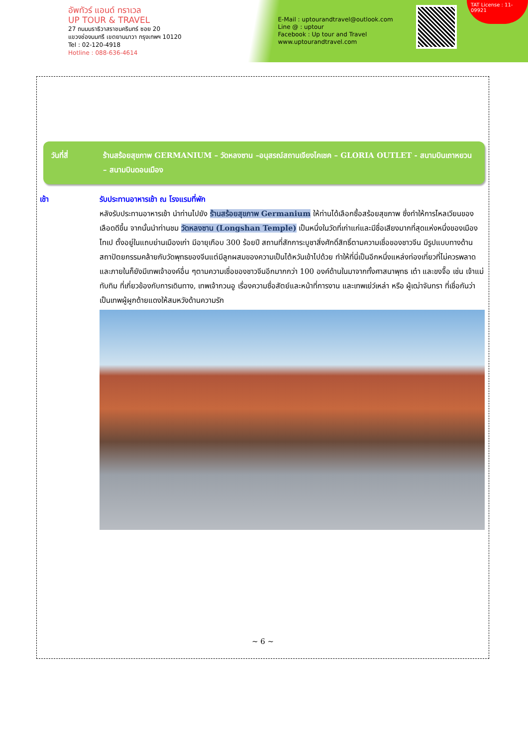อัพทัวร์ แอนด์ ทราเวล
UP TOUR & TRAVEL
27 ถนนนราธิวาสราชนครินทร์ ซอย 20
แขวงช่องนนทรี เขตยานนาวา กรุงเทพฯ 10120
Tel : 02-120-4918
Hotline : 088-636-4614
E-Mail : uptourandtravel@outlook.com
Line @ : uptour
Facebook : Up tour and Travel
www.uptourandtravel.com
TAT License : 11-09921
วันที่สี่ ร้านสร้อยสุขภาพ GERMANIUM – วัดหลงซาน –อนุสรณ์สถานเจียงไคเชค – GLORIA OUTLET - สนามบินเถาหยวน – สนามบินดอนเมือง
เช้า รับประทานอาหารเช้า ณ โรงแรมที่พัก
หลังรับประทานอาหารเช้า นำท่านไปยัง ร้านสร้อยสุขภาพ Germanium ให้ท่านได้เลือกซื้อสร้อยสุขภาพ ซึ่งทำให้การไหลเวียนของเลือดดีขึ้น จากนั้นนำท่านชม วัดหลงซาน (Longshan Temple) เป็นหนึ่งในวัดที่เก่าแก่และมีชื่อเสียงมากที่สุดแห่งหนึ่งของเมืองไทเป ตั้งอยู่ในแถบย่านเมืองเก่า มีอายุเกือบ 300 ร้อยปี สถานที่สักการะบูชาสิ่งศักดิ์สิทธิ์ตามความเชื่อของชาวจีน มีรูปแบบทางด้านสถาปัตยกรรมคล้ายกับวัดพุทธของจีนแต่มีลูกผสมของความเป็นไต้หวันเข้าไปด้วย ทำให้ที่นี่เป็นอีกหนึ่งแหล่งท่องเที่ยวที่ไม่ควรพลาดและภายในก็ยังมีเทพเจ้าองค์อื่น ๆตามความเชื่อของชาวจีนอีกมากกว่า 100 องค์ด้านในมาจากทั้งศาสนาพุทธ เต๋า และขงจื๊อ เช่น เจ้าแม่ทับทิม ที่เกี่ยวข้องกับการเดินทาง, เทพเจ้ากวนอู เรื่องความซื่อสัตย์และหน้าที่การงาน และเทพเย่ว์เหล่า หรือ ผู้เฒ่าจันทรา ที่เชื่อกันว่าเป็นเทพผู้ผูกด้ายแดงให้สมหวังด้านความรัก
~ 6 ~